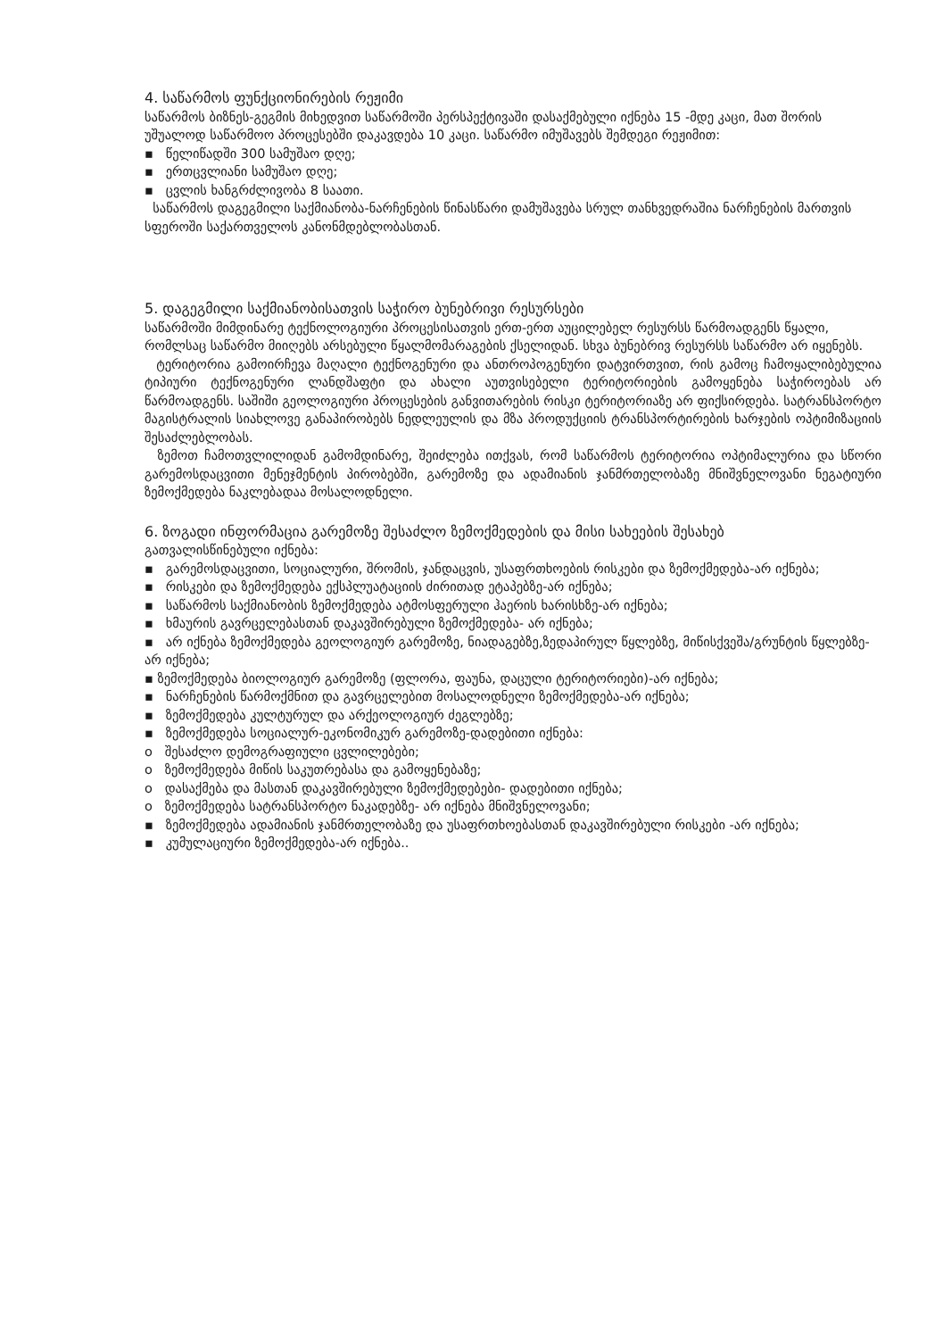4. საწარმოს ფუნქციონირების რეჟიმი
საწარმოს ბიზნეს-გეგმის მიხედვით საწარმოში პერსპექტივაში დასაქმებული იქნება 15 -მდე კაცი, მათ შორის უშუალოდ საწარმოო პროცესებში დაკავდება 10 კაცი. საწარმო იმუშავებს შემდეგი რეჟიმით:
▪ წელიწადში 300 სამუშაო დღე;
▪ ერთცვლიანი სამუშაო დღე;
▪ ცვლის ხანგრძლივობა 8 საათი.
საწარმოს დაგეგმილი საქმიანობა-ნარჩენების წინასწარი დამუშავება სრულ თანხვედრაშია ნარჩენების მართვის სფეროში საქართველოს კანონმდებლობასთან.
5. დაგეგმილი საქმიანობისათვის საჭირო ბუნებრივი რესურსები
საწარმოში მიმდინარე ტექნოლოგიური პროცესისათვის ერთ-ერთ აუცილებელ რესურსს წარმოადგენს წყალი, რომლსაც საწარმო მიიღებს არსებული წყალმომარაგების ქსელიდან. სხვა ბუნებრივ რესურსს საწარმო არ იყენებს.
ტერიტორია გამოირჩევა მაღალი ტექნოგენური და ანთროპოგენური დატვირთვით, რის გამოც ჩამოყალიბებულია ტიპიური ტექნოგენური ლანდშაფტი და ახალი აუთვისებელი ტერიტორიების გამოყენება საჭიროებას არ წარმოადგენს. საშიში გეოლოგიური პროცესების განვითარების რისკი ტერიტორიაზე არ ფიქსირდება. სატრანსპორტო მაგისტრალის სიახლოვე განაპირობებს ნედლეულის და მზა პროდუქციის ტრანსპორტირების ხარჯების ოპტიმიზაციის შესაძლებლობას.
ზემოთ ჩამოთვლილიდან გამომდინარე, შეიძლება ითქვას, რომ საწარმოს ტერიტორია ოპტიმალურია და სწორი გარემოსდაცვითი მენეჯმენტის პირობებში, გარემოზე და ადამიანის ჯანმრთელობაზე მნიშვნელოვანი ნეგატიური ზემოქმედება ნაკლებადაა მოსალოდნელი.
6. ზოგადი ინფორმაცია გარემოზე შესაძლო ზემოქმედების და მისი სახეების შესახებ
გათვალისწინებული იქნება:
▪ გარემოსდაცვითი, სოციალური, შრომის, ჯანდაცვის, უსაფრთხოების რისკები და ზემოქმედება-არ იქნება;
▪ რისკები და ზემოქმედება ექსპლუატაციის ძირითად ეტაპებზე-არ იქნება;
▪ საწარმოს საქმიანობის ზემოქმედება ატმოსფერული ჰაერის ხარისხზე-არ იქნება;
▪ ხმაურის გავრცელებასთან დაკავშირებული ზემოქმედება- არ იქნება;
▪ არ იქნება ზემოქმედება გეოლოგიურ გარემოზე, ნიადაგებზე,ზედაპირულ წყლებზე, მიწისქვეშა/გრუნტის წყლებზე-არ იქნება;
▪ ზემოქმედება ბიოლოგიურ გარემოზე (ფლორა, ფაუნა, დაცული ტერიტორიები)-არ იქნება;
▪ ნარჩენების წარმოქმნით და გავრცელებით მოსალოდნელი ზემოქმედება-არ იქნება;
▪ ზემოქმედება კულტურულ და არქეოლოგიურ ძეგლებზე;
▪ ზემოქმედება სოციალურ-ეკონომიკურ გარემოზე-დადებითი იქნება:
o შესაძლო დემოგრაფიული ცვლილებები;
o ზემოქმედება მიწის საკუთრებასა და გამოყენებაზე;
o დასაქმება და მასთან დაკავშირებული ზემოქმედებები- დადებითი იქნება;
o ზემოქმედება სატრანსპორტო ნაკადებზე- არ იქნება მნიშვნელოვანი;
▪ ზემოქმედება ადამიანის ჯანმრთელობაზე და უსაფრთხოებასთან დაკავშირებული რისკები -არ იქნება;
▪ კუმულაციური ზემოქმედება-არ იქნება..